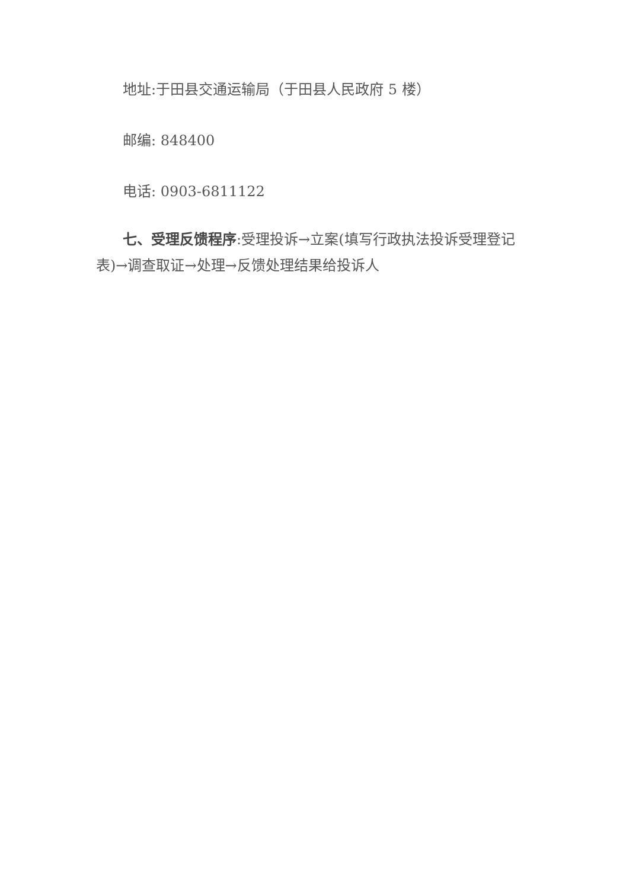地址:于田县交通运输局（于田县人民政府 5 楼）
邮编: 848400
电话: 0903-6811122
七、受理反馈程序:受理投诉→立案(填写行政执法投诉受理登记表)→调查取证→处理→反馈处理结果给投诉人